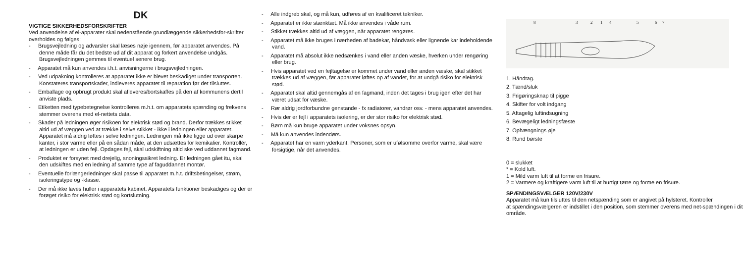DK
VIGTIGE SIKKERHEDSFORSKRIFTER
Ved anvendelse af el-apparater skal nedenstående grundlæggende sikkerhedsfor-skrifter
overholdes og følges:
- Brugsvejledning og advarsler skal læses nøje igennem, før apparatet anvendes. På denne måde får du det bedste ud af dit apparat og forkert anvendelse undgås. Brugsvejledningen gemmes til eventuel senere brug.
- Apparatet må kun anvendes i.h.t. anvisningerne i brugsvejledningen.
- Ved udpakning kontrolleres at apparatet ikke er blevet beskadiget under transporten. Konstateres transportskader, indleveres apparatet til reparation før det tilsluttes.
- Emballage og opbrugt produkt skal afleveres/bortskaffes på den af kommunens dertil anviste plads.
- Etiketten med typebetegnelse kontrolleres m.h.t. om apparatets spænding og frekvens stemmer overens med el-nettets data.
- Skader på ledningen øger risikoen for elektrisk stød og brand. Derfor trækkes stikket altid ud af væggen ved at trække i selve stikket - ikke i ledningen eller apparatet. Apparatet må aldrig løftes i selve ledningen. Ledningen må ikke ligge ud over skarpe kanter, i stor varme eller på en sådan måde, at den udsættes for kemikalier. Kontrollér, at ledningen er uden fejl. Opdages fejl, skal udskiftning altid ske ved uddannet fagmand.
- Produktet er forsynet med drejelig, snoningssikret ledning. Er ledningen gået itu, skal den udskiftes med en ledning af samme type af faguddannet montør.
- Eventuelle forlængerledninger skal passe til apparatet m.h.t. driftsbetingelser, strøm, isoleringstype og -klasse.
- Der må ikke laves huller i apparatets kabinet. Apparatets funktioner beskadiges og der er forøget risiko for elektrisk stød og kortslutning.
- Alle indgreb skal, og må kun, udføres af en kvalificeret tekniker.
- Apparatet er ikke stænktæt. Må ikke anvendes i våde rum.
- Stikket trækkes altid ud af væggen, når apparatet rengøres.
- Apparatet må ikke bruges i nærheden af badekar, håndvask eller lignende kar indeholdende vand.
- Apparatet må absolut ikke nedsænkes i vand eller anden væske, hverken under rengøring eller brug.
- Hvis apparatet ved en fejltagelse er kommet under vand eller anden væske, skal stikket trækkes ud af væggen, før apparatet løftes op af vandet, for at undgå risiko for elektrisk stød.
- Apparatet skal altid gennemgås af en fagmand, inden det tages i brug igen efter det har været udsat for væske.
- Rør aldrig jordforbundne genstande - fx radiatorer, vandrør osv. - mens apparatet anvendes.
- Hvis der er fejl i apparatets isolering, er der stor risiko for elektrisk stød.
- Børn må kun bruge apparatet under voksnes opsyn.
- Må kun anvendes indendørs.
- Apparatet har en varm yderkant. Personer, som er ufølsomme overfor varme, skal være forsigtige, når det anvendes.
8
3
2
1
4
5
6
7
1. Håndtag.
2. Tænd/sluk
3. Frigøringsknap til pigge
4. Skifter for volt indgang
5. Aftagelig luftindsugning
6. Bevægeligt ledningsfæste
7. Ophængnings øje
8. Rund børste
0 = slukket
* = Kold luft.
1 = Mild varm luft til at forme en frisure.
2 = Varmere og kraftigere varm luft til at hurtigt tørre og forme en frisure.
SPÆNDINGSVÆLGER 120V/230V
Apparatet må kun tilsluttes til den netspænding som er angivet på hylsteret. Kontroller
at spændingsvælgeren er indstillet i den position, som stemmer overens med net-spændingen i dit område.